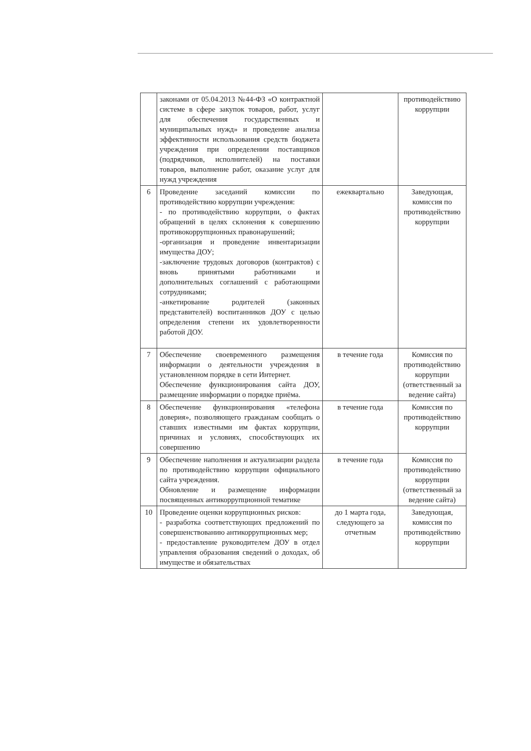| | законами от 05.04.2013 №44-ФЗ «О контрактной системе в сфере закупок товаров, работ, услуг для обеспечения государственных и муниципальных нужд» и проведение анализа эффективности использования средств бюджета учреждения при определении поставщиков (подрядчиков, исполнителей) на поставки товаров, выполнение работ, оказание услуг для нужд учреждения | | противодействию коррупции |
| 6 | Проведение заседаний комиссии по противодействию коррупции учреждения: - по противодействию коррупции, о фактах обращений в целях склонения к совершению противокоррупционных правонарушений; -организация и проведение инвентаризации имущества ДОУ; -заключение трудовых договоров (контрактов) с вновь принятыми работниками и дополнительных соглашений с работающими сотрудниками; -анкетирование родителей (законных представителей) воспитанников ДОУ с целью определения степени их удовлетворенности работой ДОУ. | ежеквартально | Заведующая, комиссия по противодействию коррупции |
| 7 | Обеспечение своевременного размещения информации о деятельности учреждения в установленном порядке в сети Интернет. Обеспечение функционирования сайта ДОУ, размещение информации о порядке приёма. | в течение года | Комиссия по противодействию коррупции (ответственный за ведение сайта) |
| 8 | Обеспечение функционирования «телефона доверия», позволяющего гражданам сообщать о ставших известными им фактах коррупции, причинах и условиях, способствующих их совершению | в течение года | Комиссия по противодействию коррупции |
| 9 | Обеспечение наполнения и актуализации раздела по противодействию коррупции официального сайта учреждения. Обновление и размещение информации посвященных антикоррупционной тематике | в течение года | Комиссия по противодействию коррупции (ответственный за ведение сайта) |
| 10 | Проведение оценки коррупционных рисков: - разработка соответствующих предложений по совершенствованию антикоррупционных мер; - предоставление руководителем ДОУ в отдел управления образования сведений о доходах, об имуществе и обязательствах | до 1 марта года, следующего за отчетным | Заведующая, комиссия по противодействию коррупции |